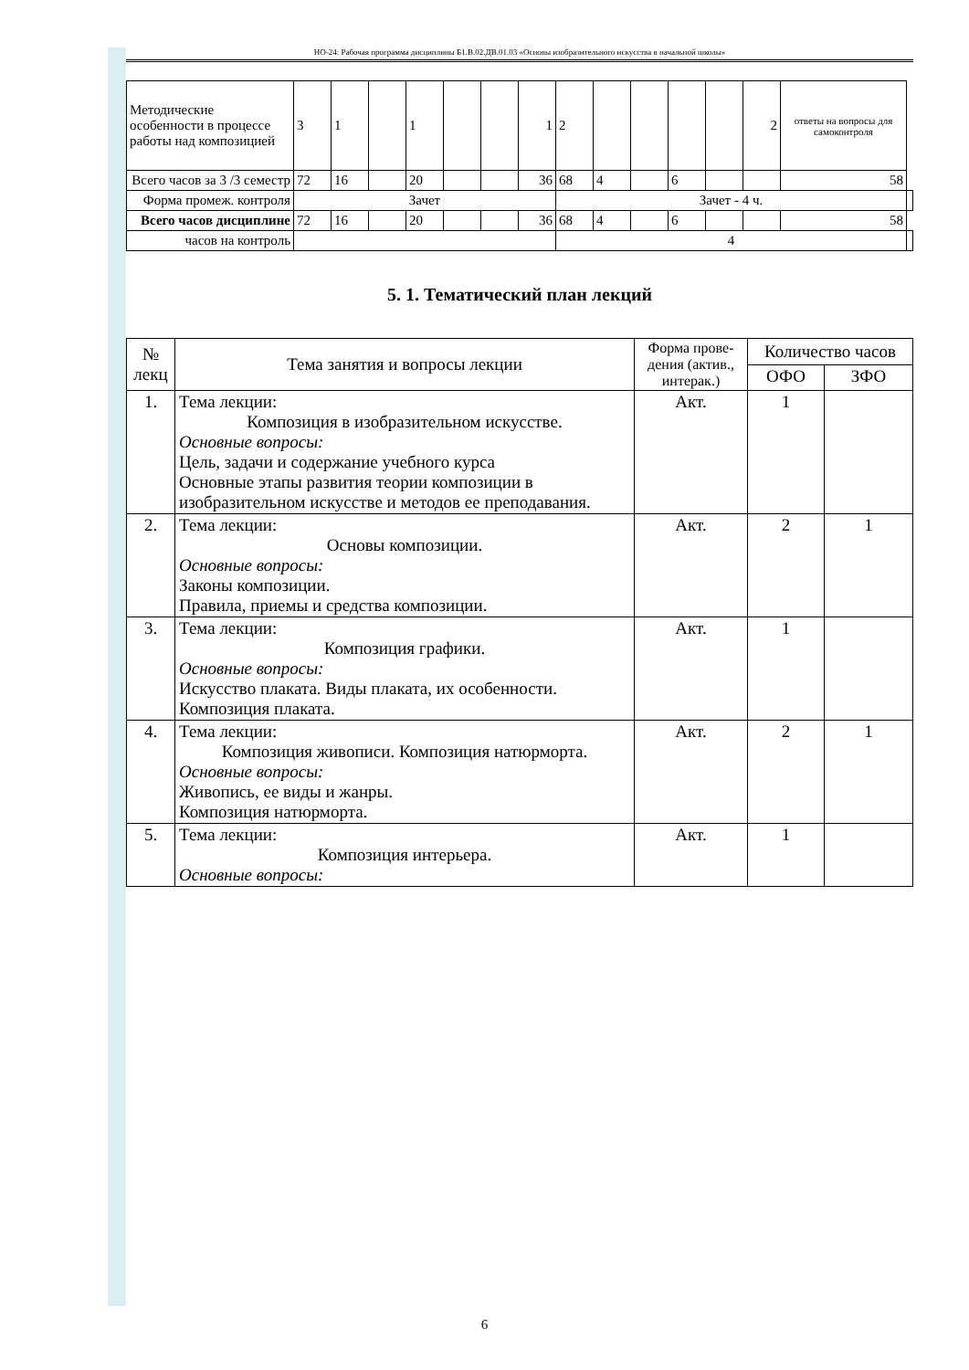НО-24: Рабочая программа дисциплины Б1.В.02.ДВ.01.03 «Основы изобразительного искусства в начальной школы»
| Методические особенности в процессе работы над композицией | 3 | 1 | | 1 | | | 1 | 2 | | | | | 2 | ответы на вопросы для самоконтроля | |
| Всего часов за 3 /3 семестр | 72 | 16 | | 20 | | | 36 | 68 | 4 | | 6 | | | 58 | |
| Форма промеж. контроля | Зачет | | | | | | | Зачет - 4 ч. | | | | | | | |
| Всего часов дисциплине | 72 | 16 | | 20 | | | 36 | 68 | 4 | | 6 | | | 58 | |
| часов на контроль | | | | | | | | 4 | | | | | | | |
5. 1. Тематический план лекций
| № лекц | Тема занятия и вопросы лекции | Форма прове-дения (актив., интерак.) | Количество часов | |
| --- | --- | --- | --- | --- |
| | | | ОФО | ЗФО |
| 1. | Тема лекции: Композиция в изобразительном искусстве. Основные вопросы: Цель, задачи и содержание учебного курса Основные этапы развития теории композиции в изобразительном искусстве и методов ее преподавания. | Акт. | 1 | |
| 2. | Тема лекции: Основы композиции. Основные вопросы: Законы композиции. Правила, приемы и средства композиции. | Акт. | 2 | 1 |
| 3. | Тема лекции: Композиция графики. Основные вопросы: Искусство плаката. Виды плаката, их особенности. Композиция плаката. | Акт. | 1 | |
| 4. | Тема лекции: Композиция живописи. Композиция натюрморта. Основные вопросы: Живопись, ее виды и жанры. Композиция натюрморта. | Акт. | 2 | 1 |
| 5. | Тема лекции: Композиция интерьера. Основные вопросы: | Акт. | 1 | |
6